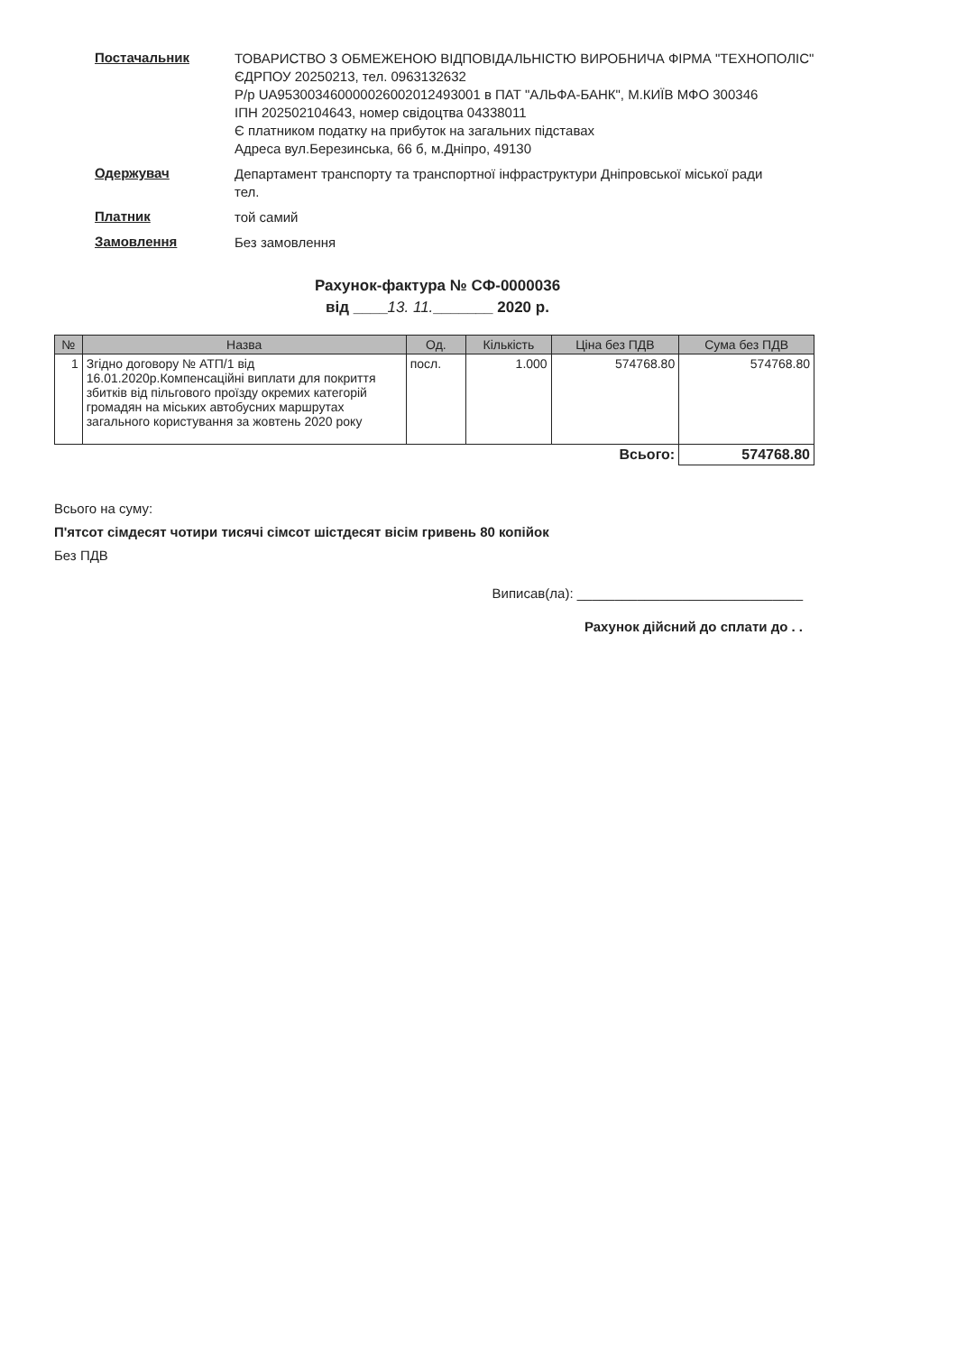Постачальник
ТОВАРИСТВО З ОБМЕЖЕНОЮ ВІДПОВІДАЛЬНІСТЮ ВИРОБНИЧА ФІРМА "ТЕХНОПОЛІС"
ЄДРПОУ 20250213, тел. 0963132632
Р/р UA953003460000026002012493001 в ПАТ "АЛЬФА-БАНК", М.КИЇВ МФО 300346
ІПН 202502104643, номер свідоцтва 04338011
Є платником податку на прибуток на загальних підставах
Адреса вул.Березинська, 66 б, м.Дніпро, 49130
Одержувач
Департамент транспорту та транспортної інфраструктури Дніпровської міської ради
тел.
Платник
той самий
Замовлення
Без замовлення
Рахунок-фактура № СФ-0000036
від ____13. 11._______ 2020 р.
| № | Назва | Од. | Кількість | Ціна без ПДВ | Сума без ПДВ |
| --- | --- | --- | --- | --- | --- |
| 1 | Згідно договору № АТП/1 від 16.01.2020р.Компенсаційні виплати для покриття збитків від пільгового проїзду окремих категорій громадян на міських автобусних маршрутах загального користування за жовтень 2020 року | посл. | 1.000 | 574768.80 | 574768.80 |
| Всього: | | | | | 574768.80 |
Всього на суму:
П'ятсот сімдесят чотири тисячі сімсот шістдесят вісім гривень 80 копійок
Без ПДВ
Виписав(ла): ______________________________
Рахунок дійсний до сплати до . .